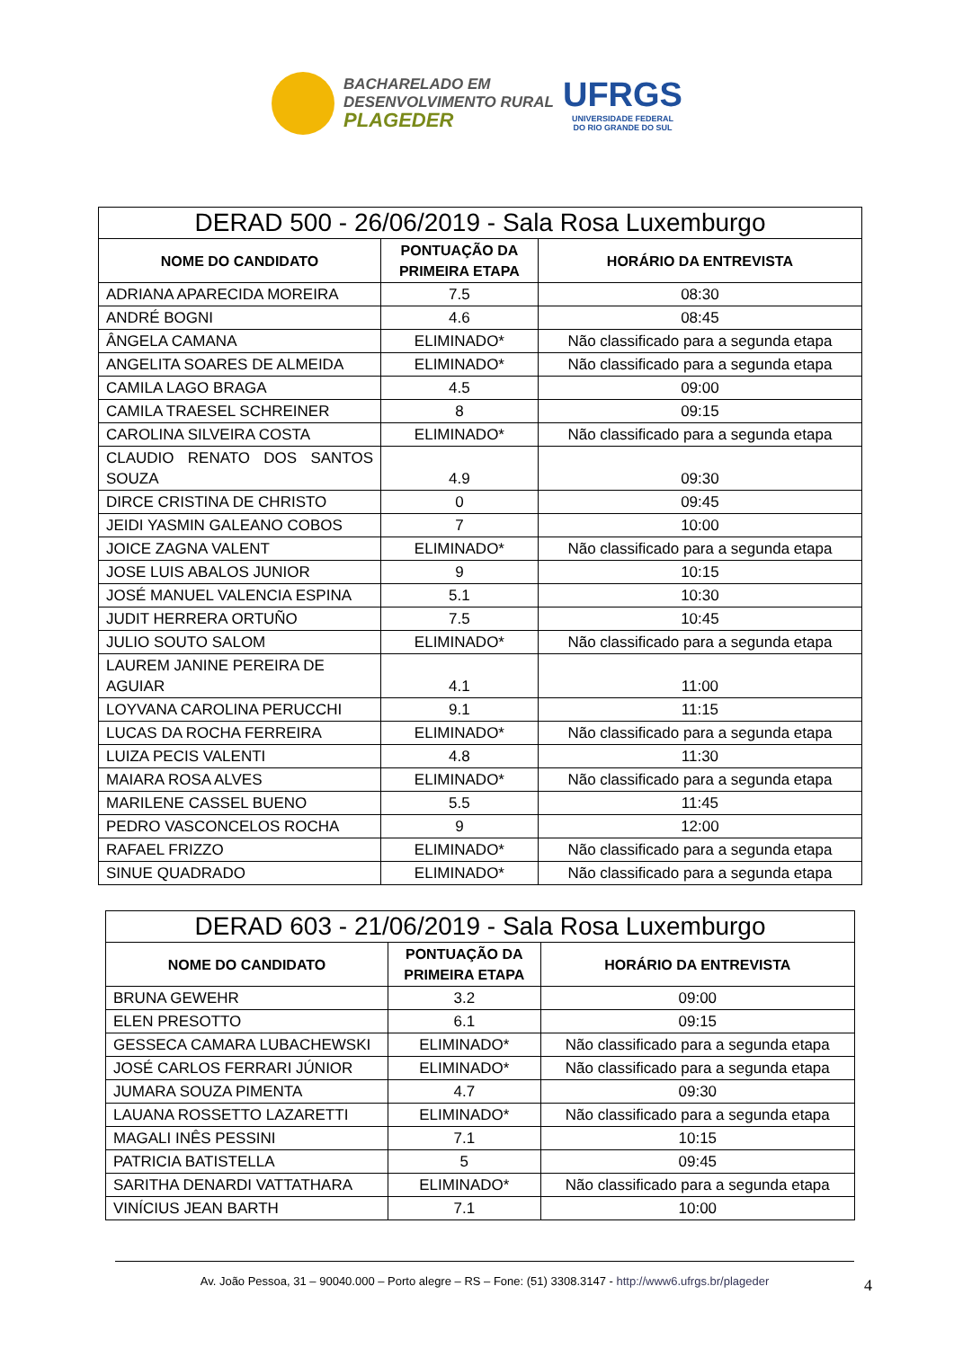BACHARELADO EM
DESENVOLVIMENTO RURAL
PLAGEDER
UFRGS
UNIVERSIDADE FEDERAL
DO RIO GRANDE DO SUL
| DERAD 500 - 26/06/2019 - Sala Rosa Luxemburgo | | |
| --- | --- | --- |
| NOME DO CANDIDATO | PONTUAÇÃO DA PRIMEIRA ETAPA | HORÁRIO DA ENTREVISTA |
| ADRIANA APARECIDA MOREIRA | 7.5 | 08:30 |
| ANDRÉ BOGNI | 4.6 | 08:45 |
| ÂNGELA CAMANA | ELIMINADO* | Não classificado para a segunda etapa |
| ANGELITA SOARES DE ALMEIDA | ELIMINADO* | Não classificado para a segunda etapa |
| CAMILA LAGO BRAGA | 4.5 | 09:00 |
| CAMILA TRAESEL SCHREINER | 8 | 09:15 |
| CAROLINA SILVEIRA COSTA | ELIMINADO* | Não classificado para a segunda etapa |
| CLAUDIO RENATO DOS SANTOS SOUZA | 4.9 | 09:30 |
| DIRCE CRISTINA DE CHRISTO | 0 | 09:45 |
| JEIDI YASMIN GALEANO COBOS | 7 | 10:00 |
| JOICE ZAGNA VALENT | ELIMINADO* | Não classificado para a segunda etapa |
| JOSE LUIS ABALOS JUNIOR | 9 | 10:15 |
| JOSÉ MANUEL VALENCIA ESPINA | 5.1 | 10:30 |
| JUDIT HERRERA ORTUÑO | 7.5 | 10:45 |
| JULIO SOUTO SALOM | ELIMINADO* | Não classificado para a segunda etapa |
| LAUREM JANINE PEREIRA DE AGUIAR | 4.1 | 11:00 |
| LOYVANA CAROLINA PERUCCHI | 9.1 | 11:15 |
| LUCAS DA ROCHA FERREIRA | ELIMINADO* | Não classificado para a segunda etapa |
| LUIZA PECIS VALENTI | 4.8 | 11:30 |
| MAIARA ROSA ALVES | ELIMINADO* | Não classificado para a segunda etapa |
| MARILENE CASSEL BUENO | 5.5 | 11:45 |
| PEDRO VASCONCELOS ROCHA | 9 | 12:00 |
| RAFAEL FRIZZO | ELIMINADO* | Não classificado para a segunda etapa |
| SINUE QUADRADO | ELIMINADO* | Não classificado para a segunda etapa |
| DERAD 603 - 21/06/2019 - Sala Rosa Luxemburgo | | |
| --- | --- | --- |
| NOME DO CANDIDATO | PONTUAÇÃO DA PRIMEIRA ETAPA | HORÁRIO DA ENTREVISTA |
| BRUNA GEWEHR | 3.2 | 09:00 |
| ELEN PRESOTTO | 6.1 | 09:15 |
| GESSECA CAMARA LUBACHEWSKI | ELIMINADO* | Não classificado para a segunda etapa |
| JOSÉ CARLOS FERRARI JÚNIOR | ELIMINADO* | Não classificado para a segunda etapa |
| JUMARA SOUZA PIMENTA | 4.7 | 09:30 |
| LAUANA ROSSETTO LAZARETTI | ELIMINADO* | Não classificado para a segunda etapa |
| MAGALI INÊS PESSINI | 7.1 | 10:15 |
| PATRICIA BATISTELLA | 5 | 09:45 |
| SARITHA DENARDI VATTATHARA | ELIMINADO* | Não classificado para a segunda etapa |
| VINÍCIUS JEAN BARTH | 7.1 | 10:00 |
Av. João Pessoa, 31 – 90040.000 – Porto alegre – RS – Fone: (51) 3308.3147 - http://www6.ufrgs.br/plageder 4